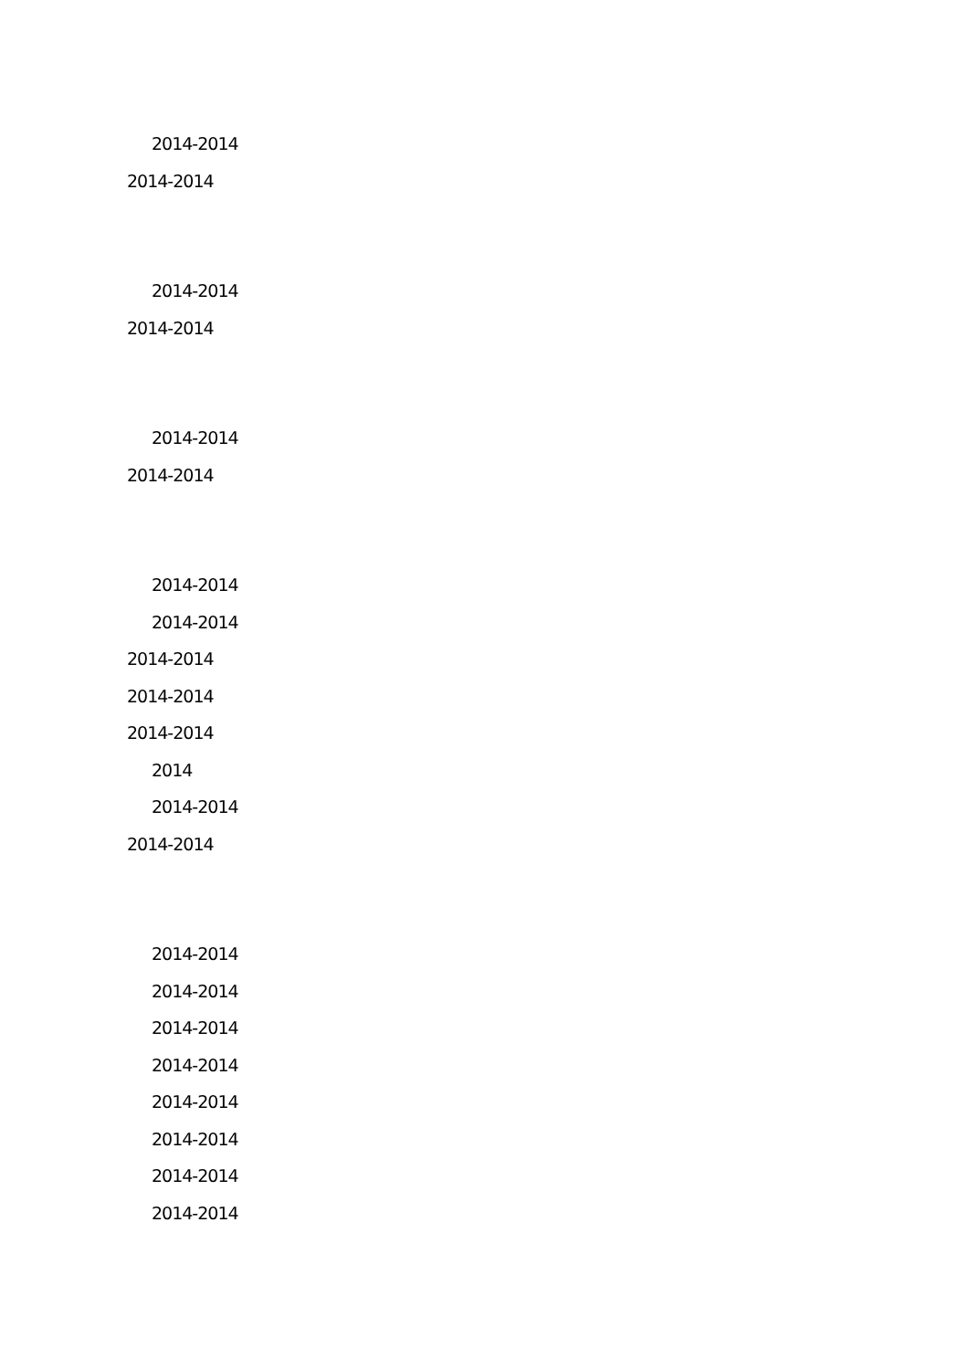2014-2014
2014-2014
2014-2014
2014-2014
2014-2014
2014-2014
2014-2014
2014-2014
2014-2014
2014-2014
2014-2014
2014
2014-2014
2014-2014
2014-2014
2014-2014
2014-2014
2014-2014
2014-2014
2014-2014
2014-2014
2014-2014